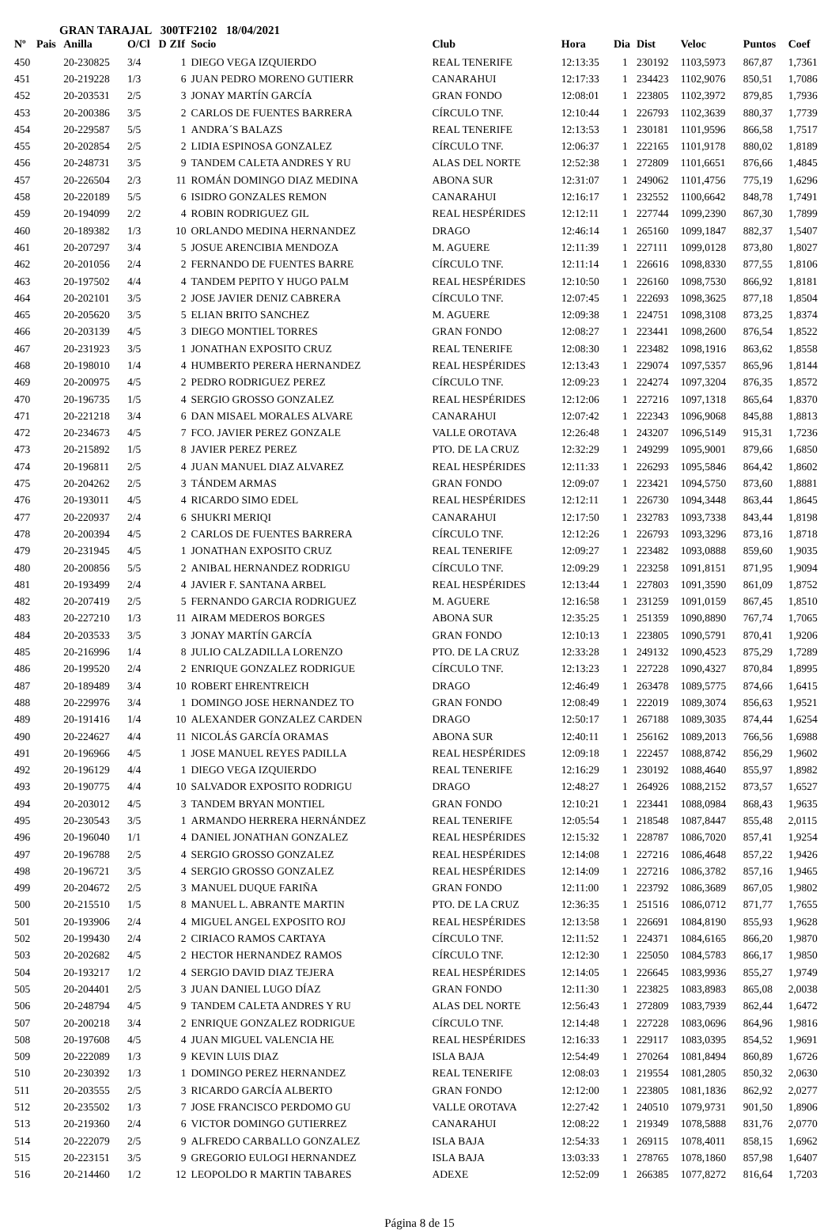GRAN TARAJAL 300TF2102 18/04/2021
| Nº | Pais | Anilla | O/Cl | D | ZIf | Socio | Club | Hora | Dia | Dist | Veloc | Puntos | Coef |
| --- | --- | --- | --- | --- | --- | --- | --- | --- | --- | --- | --- | --- | --- |
| 450 | | 20-230825 | 3/4 | | 1 | DIEGO VEGA IZQUIERDO | REAL TENERIFE | 12:13:35 | 1 | 230192 | 1103,5973 | 867,87 | 1,7361 |
| 451 | | 20-219228 | 1/3 | | 6 | JUAN PEDRO MORENO GUTIERR | CANARAHUI | 12:17:33 | 1 | 234423 | 1102,9076 | 850,51 | 1,7086 |
| 452 | | 20-203531 | 2/5 | | 3 | JONAY MARTÍN GARCÍA | GRAN FONDO | 12:08:01 | 1 | 223805 | 1102,3972 | 879,85 | 1,7936 |
| 453 | | 20-200386 | 3/5 | | 2 | CARLOS DE FUENTES BARRERA | CÍRCULO TNF. | 12:10:44 | 1 | 226793 | 1102,3639 | 880,37 | 1,7739 |
| 454 | | 20-229587 | 5/5 | | 1 | ANDRA´S BALAZS | REAL TENERIFE | 12:13:53 | 1 | 230181 | 1101,9596 | 866,58 | 1,7517 |
| 455 | | 20-202854 | 2/5 | | 2 | LIDIA ESPINOSA GONZALEZ | CÍRCULO TNF. | 12:06:37 | 1 | 222165 | 1101,9178 | 880,02 | 1,8189 |
| 456 | | 20-248731 | 3/5 | | 9 | TANDEM CALETA ANDRES Y RU | ALAS DEL NORTE | 12:52:38 | 1 | 272809 | 1101,6651 | 876,66 | 1,4845 |
| 457 | | 20-226504 | 2/3 | | 11 | ROMÁN DOMINGO DIAZ MEDINA | ABONA SUR | 12:31:07 | 1 | 249062 | 1101,4756 | 775,19 | 1,6296 |
| 458 | | 20-220189 | 5/5 | | 6 | ISIDRO GONZALES REMON | CANARAHUI | 12:16:17 | 1 | 232552 | 1100,6642 | 848,78 | 1,7491 |
| 459 | | 20-194099 | 2/2 | | 4 | ROBIN RODRIGUEZ GIL | REAL HESPÉRIDES | 12:12:11 | 1 | 227744 | 1099,2390 | 867,30 | 1,7899 |
| 460 | | 20-189382 | 1/3 | | 10 | ORLANDO MEDINA HERNANDEZ | DRAGO | 12:46:14 | 1 | 265160 | 1099,1847 | 882,37 | 1,5407 |
| 461 | | 20-207297 | 3/4 | | 5 | JOSUE ARENCIBIA MENDOZA | M. AGUERE | 12:11:39 | 1 | 227111 | 1099,0128 | 873,80 | 1,8027 |
| 462 | | 20-201056 | 2/4 | | 2 | FERNANDO DE FUENTES BARRE | CÍRCULO TNF. | 12:11:14 | 1 | 226616 | 1098,8330 | 877,55 | 1,8106 |
| 463 | | 20-197502 | 4/4 | | 4 | TANDEM PEPITO Y HUGO PALM | REAL HESPÉRIDES | 12:10:50 | 1 | 226160 | 1098,7530 | 866,92 | 1,8181 |
| 464 | | 20-202101 | 3/5 | | 2 | JOSE JAVIER DENIZ CABRERA | CÍRCULO TNF. | 12:07:45 | 1 | 222693 | 1098,3625 | 877,18 | 1,8504 |
| 465 | | 20-205620 | 3/5 | | 5 | ELIAN BRITO SANCHEZ | M. AGUERE | 12:09:38 | 1 | 224751 | 1098,3108 | 873,25 | 1,8374 |
| 466 | | 20-203139 | 4/5 | | 3 | DIEGO MONTIEL TORRES | GRAN FONDO | 12:08:27 | 1 | 223441 | 1098,2600 | 876,54 | 1,8522 |
| 467 | | 20-231923 | 3/5 | | 1 | JONATHAN EXPOSITO CRUZ | REAL TENERIFE | 12:08:30 | 1 | 223482 | 1098,1916 | 863,62 | 1,8558 |
| 468 | | 20-198010 | 1/4 | | 4 | HUMBERTO PERERA HERNANDEZ | REAL HESPÉRIDES | 12:13:43 | 1 | 229074 | 1097,5357 | 865,96 | 1,8144 |
| 469 | | 20-200975 | 4/5 | | 2 | PEDRO RODRIGUEZ PEREZ | CÍRCULO TNF. | 12:09:23 | 1 | 224274 | 1097,3204 | 876,35 | 1,8572 |
| 470 | | 20-196735 | 1/5 | | 4 | SERGIO GROSSO GONZALEZ | REAL HESPÉRIDES | 12:12:06 | 1 | 227216 | 1097,1318 | 865,64 | 1,8370 |
| 471 | | 20-221218 | 3/4 | | 6 | DAN MISAEL MORALES ALVARE | CANARAHUI | 12:07:42 | 1 | 222343 | 1096,9068 | 845,88 | 1,8813 |
| 472 | | 20-234673 | 4/5 | | 7 | FCO. JAVIER PEREZ GONZALE | VALLE OROTAVA | 12:26:48 | 1 | 243207 | 1096,5149 | 915,31 | 1,7236 |
| 473 | | 20-215892 | 1/5 | | 8 | JAVIER PEREZ PEREZ | PTO. DE LA CRUZ | 12:32:29 | 1 | 249299 | 1095,9001 | 879,66 | 1,6850 |
| 474 | | 20-196811 | 2/5 | | 4 | JUAN MANUEL DIAZ ALVAREZ | REAL HESPÉRIDES | 12:11:33 | 1 | 226293 | 1095,5846 | 864,42 | 1,8602 |
| 475 | | 20-204262 | 2/5 | | 3 | TÁNDEM ARMAS | GRAN FONDO | 12:09:07 | 1 | 223421 | 1094,5750 | 873,60 | 1,8881 |
| 476 | | 20-193011 | 4/5 | | 4 | RICARDO SIMO EDEL | REAL HESPÉRIDES | 12:12:11 | 1 | 226730 | 1094,3448 | 863,44 | 1,8645 |
| 477 | | 20-220937 | 2/4 | | 6 | SHUKRI MERIQI | CANARAHUI | 12:17:50 | 1 | 232783 | 1093,7338 | 843,44 | 1,8198 |
| 478 | | 20-200394 | 4/5 | | 2 | CARLOS DE FUENTES BARRERA | CÍRCULO TNF. | 12:12:26 | 1 | 226793 | 1093,3296 | 873,16 | 1,8718 |
| 479 | | 20-231945 | 4/5 | | 1 | JONATHAN EXPOSITO CRUZ | REAL TENERIFE | 12:09:27 | 1 | 223482 | 1093,0888 | 859,60 | 1,9035 |
| 480 | | 20-200856 | 5/5 | | 2 | ANIBAL HERNANDEZ RODRIGU | CÍRCULO TNF. | 12:09:29 | 1 | 223258 | 1091,8151 | 871,95 | 1,9094 |
| 481 | | 20-193499 | 2/4 | | 4 | JAVIER F. SANTANA ARBEL | REAL HESPÉRIDES | 12:13:44 | 1 | 227803 | 1091,3590 | 861,09 | 1,8752 |
| 482 | | 20-207419 | 2/5 | | 5 | FERNANDO GARCIA RODRIGUEZ | M. AGUERE | 12:16:58 | 1 | 231259 | 1091,0159 | 867,45 | 1,8510 |
| 483 | | 20-227210 | 1/3 | | 11 | AIRAM MEDEROS BORGES | ABONA SUR | 12:35:25 | 1 | 251359 | 1090,8890 | 767,74 | 1,7065 |
| 484 | | 20-203533 | 3/5 | | 3 | JONAY MARTÍN GARCÍA | GRAN FONDO | 12:10:13 | 1 | 223805 | 1090,5791 | 870,41 | 1,9206 |
| 485 | | 20-216996 | 1/4 | | 8 | JULIO CALZADILLA LORENZO | PTO. DE LA CRUZ | 12:33:28 | 1 | 249132 | 1090,4523 | 875,29 | 1,7289 |
| 486 | | 20-199520 | 2/4 | | 2 | ENRIQUE GONZALEZ RODRIGUE | CÍRCULO TNF. | 12:13:23 | 1 | 227228 | 1090,4327 | 870,84 | 1,8995 |
| 487 | | 20-189489 | 3/4 | | 10 | ROBERT EHRENTREICH | DRAGO | 12:46:49 | 1 | 263478 | 1089,5775 | 874,66 | 1,6415 |
| 488 | | 20-229976 | 3/4 | | 1 | DOMINGO JOSE HERNANDEZ TO | GRAN FONDO | 12:08:49 | 1 | 222019 | 1089,3074 | 856,63 | 1,9521 |
| 489 | | 20-191416 | 1/4 | | 10 | ALEXANDER GONZALEZ CARDEN | DRAGO | 12:50:17 | 1 | 267188 | 1089,3035 | 874,44 | 1,6254 |
| 490 | | 20-224627 | 4/4 | | 11 | NICOLÁS GARCÍA ORAMAS | ABONA SUR | 12:40:11 | 1 | 256162 | 1089,2013 | 766,56 | 1,6988 |
| 491 | | 20-196966 | 4/5 | | 1 | JOSE MANUEL REYES PADILLA | REAL HESPÉRIDES | 12:09:18 | 1 | 222457 | 1088,8742 | 856,29 | 1,9602 |
| 492 | | 20-196129 | 4/4 | | 1 | DIEGO VEGA IZQUIERDO | REAL TENERIFE | 12:16:29 | 1 | 230192 | 1088,4640 | 855,97 | 1,8982 |
| 493 | | 20-190775 | 4/4 | | 10 | SALVADOR EXPOSITO RODRIGU | DRAGO | 12:48:27 | 1 | 264926 | 1088,2152 | 873,57 | 1,6527 |
| 494 | | 20-203012 | 4/5 | | 3 | TANDEM BRYAN MONTIEL | GRAN FONDO | 12:10:21 | 1 | 223441 | 1088,0984 | 868,43 | 1,9635 |
| 495 | | 20-230543 | 3/5 | | 1 | ARMANDO HERRERA HERNÁNDEZ | REAL TENERIFE | 12:05:54 | 1 | 218548 | 1087,8447 | 855,48 | 2,0115 |
| 496 | | 20-196040 | 1/1 | | 4 | DANIEL JONATHAN GONZALEZ | REAL HESPÉRIDES | 12:15:32 | 1 | 228787 | 1086,7020 | 857,41 | 1,9254 |
| 497 | | 20-196788 | 2/5 | | 4 | SERGIO GROSSO GONZALEZ | REAL HESPÉRIDES | 12:14:08 | 1 | 227216 | 1086,4648 | 857,22 | 1,9426 |
| 498 | | 20-196721 | 3/5 | | 4 | SERGIO GROSSO GONZALEZ | REAL HESPÉRIDES | 12:14:09 | 1 | 227216 | 1086,3782 | 857,16 | 1,9465 |
| 499 | | 20-204672 | 2/5 | | 3 | MANUEL DUQUE FARIÑA | GRAN FONDO | 12:11:00 | 1 | 223792 | 1086,3689 | 867,05 | 1,9802 |
| 500 | | 20-215510 | 1/5 | | 8 | MANUEL L. ABRANTE MARTIN | PTO. DE LA CRUZ | 12:36:35 | 1 | 251516 | 1086,0712 | 871,77 | 1,7655 |
| 501 | | 20-193906 | 2/4 | | 4 | MIGUEL ANGEL EXPOSITO ROJ | REAL HESPÉRIDES | 12:13:58 | 1 | 226691 | 1084,8190 | 855,93 | 1,9628 |
| 502 | | 20-199430 | 2/4 | | 2 | CIRIACO RAMOS CARTAYA | CÍRCULO TNF. | 12:11:52 | 1 | 224371 | 1084,6165 | 866,20 | 1,9870 |
| 503 | | 20-202682 | 4/5 | | 2 | HECTOR HERNANDEZ RAMOS | CÍRCULO TNF. | 12:12:30 | 1 | 225050 | 1084,5783 | 866,17 | 1,9850 |
| 504 | | 20-193217 | 1/2 | | 4 | SERGIO DAVID DIAZ TEJERA | REAL HESPÉRIDES | 12:14:05 | 1 | 226645 | 1083,9936 | 855,27 | 1,9749 |
| 505 | | 20-204401 | 2/5 | | 3 | JUAN DANIEL LUGO DÍAZ | GRAN FONDO | 12:11:30 | 1 | 223825 | 1083,8983 | 865,08 | 2,0038 |
| 506 | | 20-248794 | 4/5 | | 9 | TANDEM CALETA ANDRES Y RU | ALAS DEL NORTE | 12:56:43 | 1 | 272809 | 1083,7939 | 862,44 | 1,6472 |
| 507 | | 20-200218 | 3/4 | | 2 | ENRIQUE GONZALEZ RODRIGUE | CÍRCULO TNF. | 12:14:48 | 1 | 227228 | 1083,0696 | 864,96 | 1,9816 |
| 508 | | 20-197608 | 4/5 | | 4 | JUAN MIGUEL VALENCIA HE | REAL HESPÉRIDES | 12:16:33 | 1 | 229117 | 1083,0395 | 854,52 | 1,9691 |
| 509 | | 20-222089 | 1/3 | | 9 | KEVIN LUIS DIAZ | ISLA BAJA | 12:54:49 | 1 | 270264 | 1081,8494 | 860,89 | 1,6726 |
| 510 | | 20-230392 | 1/3 | | 1 | DOMINGO PEREZ HERNANDEZ | REAL TENERIFE | 12:08:03 | 1 | 219554 | 1081,2805 | 850,32 | 2,0630 |
| 511 | | 20-203555 | 2/5 | | 3 | RICARDO GARCÍA ALBERTO | GRAN FONDO | 12:12:00 | 1 | 223805 | 1081,1836 | 862,92 | 2,0277 |
| 512 | | 20-235502 | 1/3 | | 7 | JOSE FRANCISCO PERDOMO GU | VALLE OROTAVA | 12:27:42 | 1 | 240510 | 1079,9731 | 901,50 | 1,8906 |
| 513 | | 20-219360 | 2/4 | | 6 | VICTOR DOMINGO GUTIERREZ | CANARAHUI | 12:08:22 | 1 | 219349 | 1078,5888 | 831,76 | 2,0770 |
| 514 | | 20-222079 | 2/5 | | 9 | ALFREDO CARBALLO GONZALEZ | ISLA BAJA | 12:54:33 | 1 | 269115 | 1078,4011 | 858,15 | 1,6962 |
| 515 | | 20-223151 | 3/5 | | 9 | GREGORIO EULOGI HERNANDEZ | ISLA BAJA | 13:03:33 | 1 | 278765 | 1078,1860 | 857,98 | 1,6407 |
| 516 | | 20-214460 | 1/2 | | 12 | LEOPOLDO R MARTIN TABARES | ADEXE | 12:52:09 | 1 | 266385 | 1077,8272 | 816,64 | 1,7203 |
Página 8 de 15